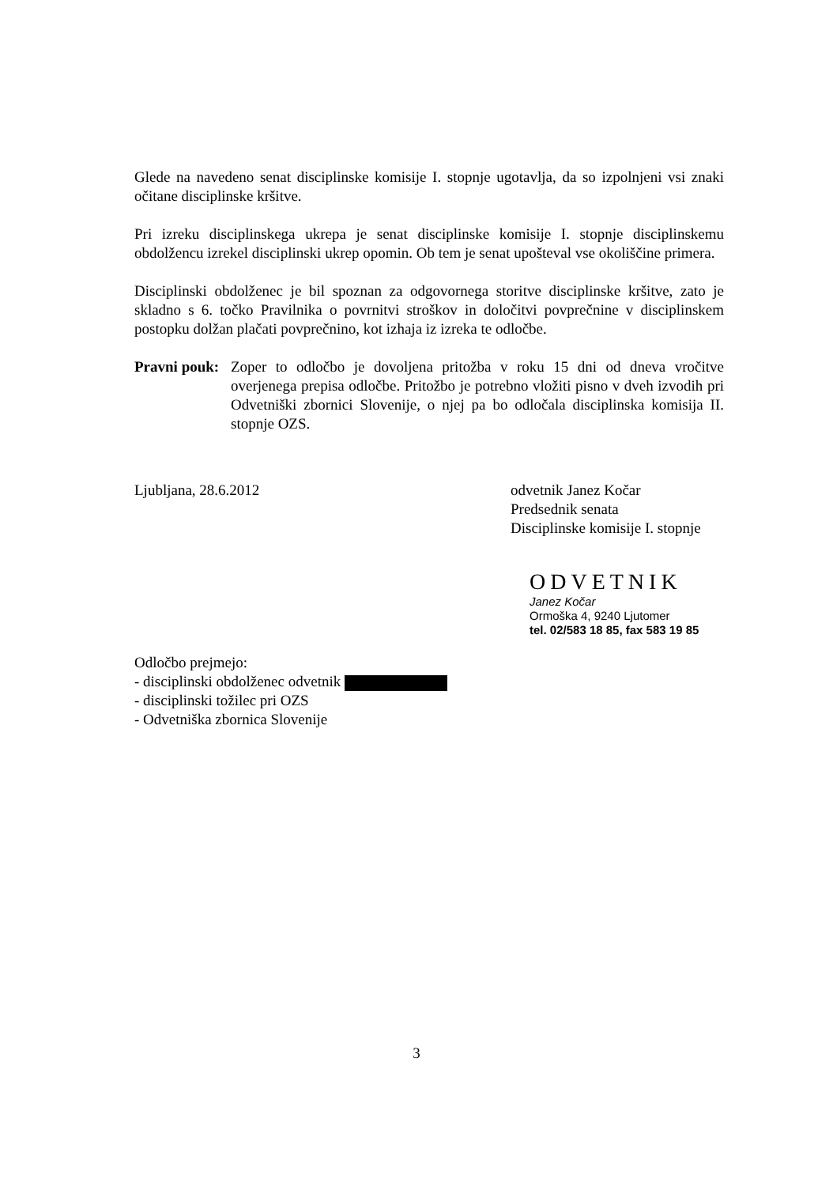Glede na navedeno senat disciplinske komisije I. stopnje ugotavlja, da so izpolnjeni vsi znaki očitane disciplinske kršitve.
Pri izreku disciplinskega ukrepa je senat disciplinske komisije I. stopnje disciplinskemu obdolžencu izrekel disciplinski ukrep opomin. Ob tem je senat upošteval vse okoliščine primera.
Disciplinski obdolženec je bil spoznan za odgovornega storitve disciplinske kršitve, zato je skladno s 6. točko Pravilnika o povrnitvi stroškov in določitvi povprečnine v disciplinskem postopku dolžan plačati povprečnino, kot izhaja iz izreka te odločbe.
Pravni pouk:
Zoper to odločbo je dovoljena pritožba v roku 15 dni od dneva vročitve overjenega prepisa odločbe. Pritožbo je potrebno vložiti pisno v dveh izvodih pri Odvetniški zbornici Slovenije, o njej pa bo odločala disciplinska komisija II. stopnje OZS.
Ljubljana, 28.6.2012 odvetnik Janez Kočar
Predsednik senata
Disciplinske komisije I. stopnje
ODVETNIK
Janez Kočar
Ormoška 4, 9240 Ljutomer
tel. 02/583 18 85, fax 583 19 85
Odločbo prejmejo:
- disciplinski obdolženec odvetnik
- disciplinski tožilec pri OZS
- Odvetniška zbornica Slovenije
3